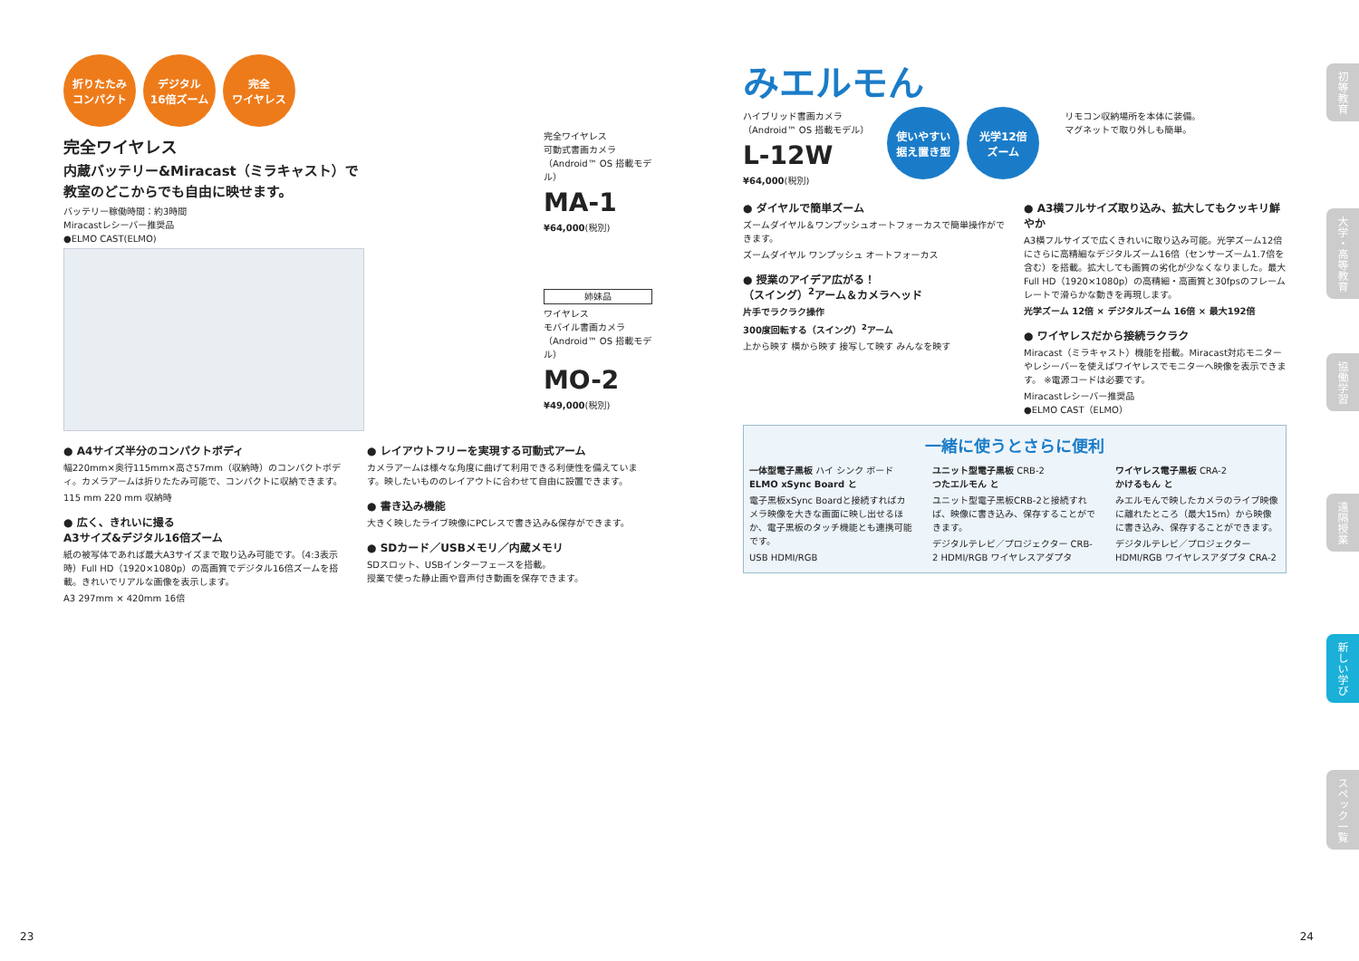折りたたみ
コンパクト デジタル
16倍ズーム 完全
ワイヤレス
完全ワイヤレス
内蔵バッテリー&Miracast（ミラキャスト）で
教室のどこからでも自由に映せます。
バッテリー稼働時間：約3時間
Miracastレシーバー推奨品
●ELMO CAST(ELMO)
完全ワイヤレス
可動式書画カメラ
（Android™ OS 搭載モデル）
MA-1
¥64,000(税別)
姉妹品
ワイヤレス
モバイル書画カメラ
（Android™ OS 搭載モデル）
MO-2
¥49,000(税別)
● A4サイズ半分のコンパクトボディ
幅220mm×奥行115mm×高さ57mm（収納時）のコンパクトボディ。カメラアームは折りたたみ可能で、コンパクトに収納できます。
115 mm 220 mm 収納時
● 広く、きれいに撮る
A3サイズ&デジタル16倍ズーム
紙の被写体であれば最大A3サイズまで取り込み可能です。（4:3表示時）Full HD（1920×1080p）の高画質でデジタル16倍ズームを搭載。きれいでリアルな画像を表示します。
A3 297mm × 420mm 16倍
● レイアウトフリーを実現する可動式アーム
カメラアームは様々な角度に曲げて利用できる利便性を備えています。映したいもののレイアウトに合わせて自由に設置できます。
● 書き込み機能
大きく映したライブ映像にPCレスで書き込み&保存ができます。
● SDカード／USBメモリ／内蔵メモリ
SDスロット、USBインターフェースを搭載。
授業で使った静止画や音声付き動画を保存できます。
23
みエルモん
ハイブリッド書画カメラ
（Android™ OS 搭載モデル）
L-12W
¥64,000(税別)
使いやすい
据え置き型 光学12倍
ズーム
リモコン収納場所を本体に装備。
マグネットで取り外しも簡単。
● ダイヤルで簡単ズーム
ズームダイヤル＆ワンプッシュオートフォーカスで簡単操作ができます。
ズームダイヤル ワンプッシュ オートフォーカス
● 授業のアイデア広がる！
（スイング）<sup>2</sup>アーム＆カメラヘッド
片手でラクラク操作
300度回転する（スイング）<sup>2</sup>アーム
上から映す 横から映す 接写して映す みんなを映す
● A3横フルサイズ取り込み、拡大してもクッキリ鮮やか
A3横フルサイズで広くきれいに取り込み可能。光学ズーム12倍にさらに高精細なデジタルズーム16倍（センサーズーム1.7倍を含む）を搭載。拡大しても画質の劣化が少なくなりました。最大Full HD（1920×1080p）の高精細・高画質と30fpsのフレームレートで滑らかな動きを再現します。
光学ズーム 12倍 × デジタルズーム 16倍 × 最大192倍
● ワイヤレスだから接続ラクラク
Miracast（ミラキャスト）機能を搭載。Miracast対応モニターやレシーバーを使えばワイヤレスでモニターへ映像を表示できます。 ※電源コードは必要です。
Miracastレシーバー推奨品
●ELMO CAST（ELMO）
一緒に使うとさらに便利
一体型電子黒板 ハイ シンク ボード
ELMO xSync Board と
電子黒板xSync Boardと接続すればカメラ映像を大きな画面に映し出せるほか、電子黒板のタッチ機能とも連携可能です。
USB HDMI/RGB
ユニット型電子黒板 CRB-2
つたエルモん と
ユニット型電子黒板CRB-2と接続すれば、映像に書き込み、保存することができます。
デジタルテレビ／プロジェクター CRB-2 HDMI/RGB ワイヤレスアダプタ
ワイヤレス電子黒板 CRA-2
かけるもん と
みエルモんで映したカメラのライブ映像に離れたところ（最大15m）から映像に書き込み、保存することができます。
デジタルテレビ／プロジェクター HDMI/RGB ワイヤレスアダプタ CRA-2
初等教育
大学・高等教育
協働学習
遠隔授業
新しい学び
スペック一覧
24